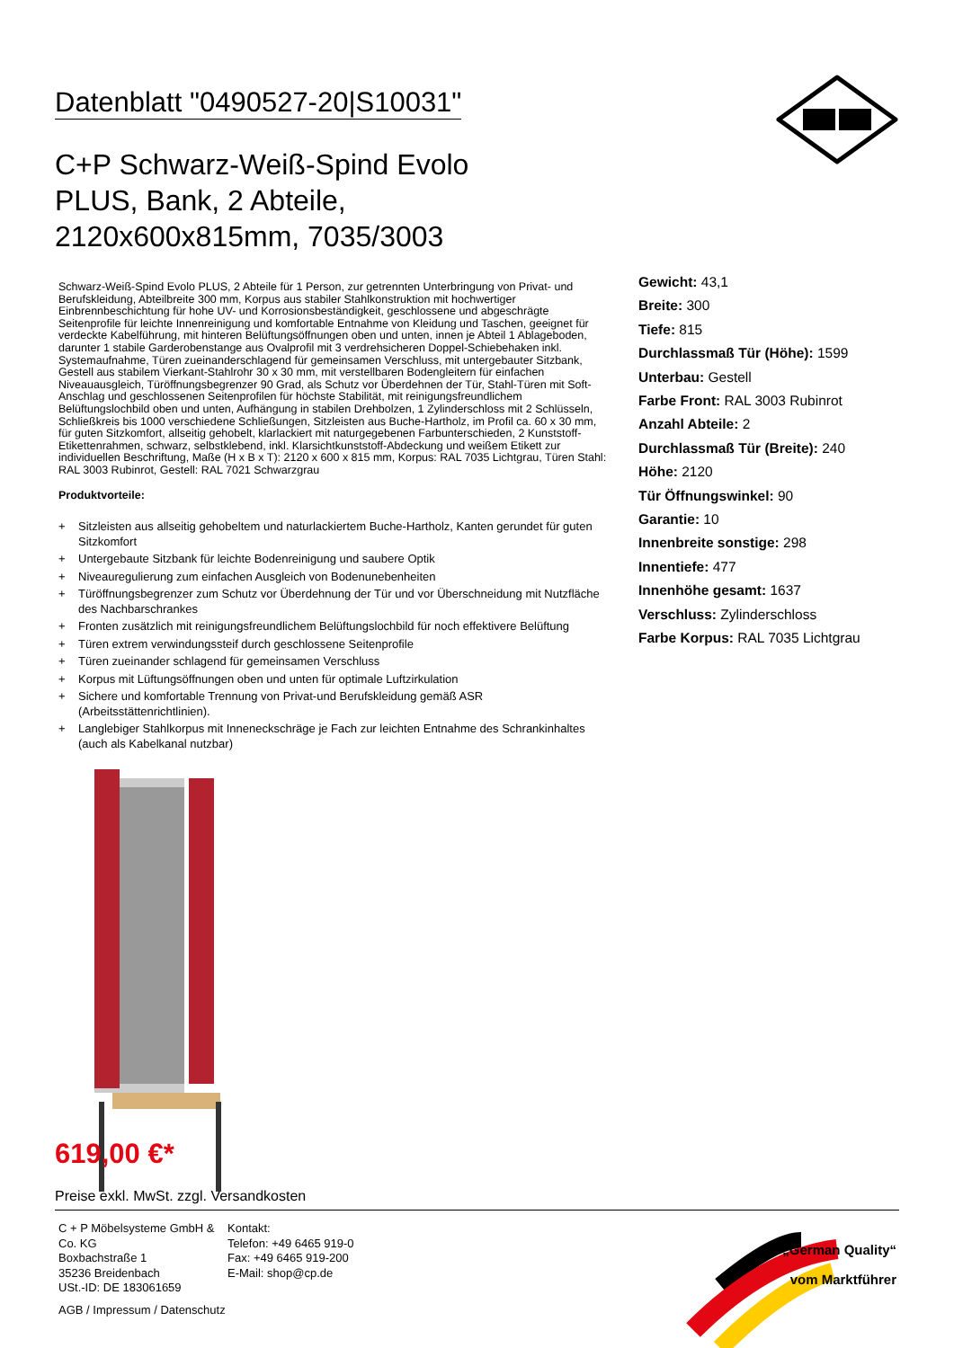Datenblatt "0490527-20|S10031"
C+P Schwarz-Weiß-Spind Evolo PLUS, Bank, 2 Abteile, 2120x600x815mm, 7035/3003
Schwarz-Weiß-Spind Evolo PLUS, 2 Abteile für 1 Person, zur getrennten Unterbringung von Privat- und Berufskleidung, Abteilbreite 300 mm, Korpus aus stabiler Stahlkonstruktion mit hochwertiger Einbrennbeschichtung für hohe UV- und Korrosionsbeständigkeit, geschlossene und abgeschrägte Seitenprofile für leichte Innenreinigung und komfortable Entnahme von Kleidung und Taschen, geeignet für verdeckte Kabelführung, mit hinteren Belüftungsöffnungen oben und unten, innen je Abteil 1 Ablageboden, darunter 1 stabile Garderobenstange aus Ovalprofil mit 3 verdrehsicheren Doppel-Schiebehaken inkl. Systemaufnahme, Türen zueinanderschlagend für gemeinsamen Verschluss, mit untergebauter Sitzbank, Gestell aus stabilem Vierkant-Stahlrohr 30 x 30 mm, mit verstellbaren Bodengleitern für einfachen Niveauausgleich, Türöffnungsbegrenzer 90 Grad, als Schutz vor Überdehnen der Tür, Stahl-Türen mit Soft-Anschlag und geschlossenen Seitenprofilen für höchste Stabilität, mit reinigungsfreundlichem Belüftungslochbild oben und unten, Aufhängung in stabilen Drehbolzen, 1 Zylinderschloss mit 2 Schlüsseln, Schließkreis bis 1000 verschiedene Schließungen, Sitzleisten aus Buche-Hartholz, im Profil ca. 60 x 30 mm, für guten Sitzkomfort, allseitig gehobelt, klarlackiert mit naturgegebenen Farbunterschieden, 2 Kunststoff-Etikettenrahmen, schwarz, selbstklebend, inkl. Klarsichtkunststoff-Abdeckung und weißem Etikett zur individuellen Beschriftung, Maße (H x B x T): 2120 x 600 x 815 mm, Korpus: RAL 7035 Lichtgrau, Türen Stahl: RAL 3003 Rubinrot, Gestell: RAL 7021 Schwarzgrau
Produktvorteile:
+ Sitzleisten aus allseitig gehobeltem und naturlackiertem Buche-Hartholz, Kanten gerundet für guten Sitzkomfort
+ Untergebaute Sitzbank für leichte Bodenreinigung und saubere Optik
+ Niveauregulierung zum einfachen Ausgleich von Bodenunebenheiten
+ Türöffnungsbegrenzer zum Schutz vor Überdehnung der Tür und vor Überschneidung mit Nutzfläche des Nachbarschrankes
+ Fronten zusätzlich mit reinigungsfreundlichem Belüftungslochbild für noch effektivere Belüftung
+ Türen extrem verwindungssteif durch geschlossene Seitenprofile
+ Türen zueinander schlagend für gemeinsamen Verschluss
+ Korpus mit Lüftungsöffnungen oben und unten für optimale Luftzirkulation
+ Sichere und komfortable Trennung von Privat-und Berufskleidung gemäß ASR (Arbeitsstättenrichtlinien).
+ Langlebiger Stahlkorpus mit Inneneckschräge je Fach zur leichten Entnahme des Schrankinhaltes (auch als Kabelkanal nutzbar)
Gewicht: 43,1
Breite: 300
Tiefe: 815
Durchlassmaß Tür (Höhe): 1599
Unterbau: Gestell
Farbe Front: RAL 3003 Rubinrot
Anzahl Abteile: 2
Durchlassmaß Tür (Breite): 240
Höhe: 2120
Tür Öffnungswinkel: 90
Garantie: 10
Innenbreite sonstige: 298
Innentiefe: 477
Innenhöhe gesamt: 1637
Verschluss: Zylinderschloss
Farbe Korpus: RAL 7035 Lichtgrau
619,00 €*
Preise exkl. MwSt. zzgl. Versandkosten
C + P Möbelsysteme GmbH & Co. KG
Boxbachstraße 1
35236 Breidenbach
USt.-ID: DE 183061659
Kontakt:
Telefon: +49 6465 919-0
Fax: +49 6465 919-200
E-Mail: shop@cp.de
AGB / Impressum / Datenschutz
„German Quality“
vom Marktführer